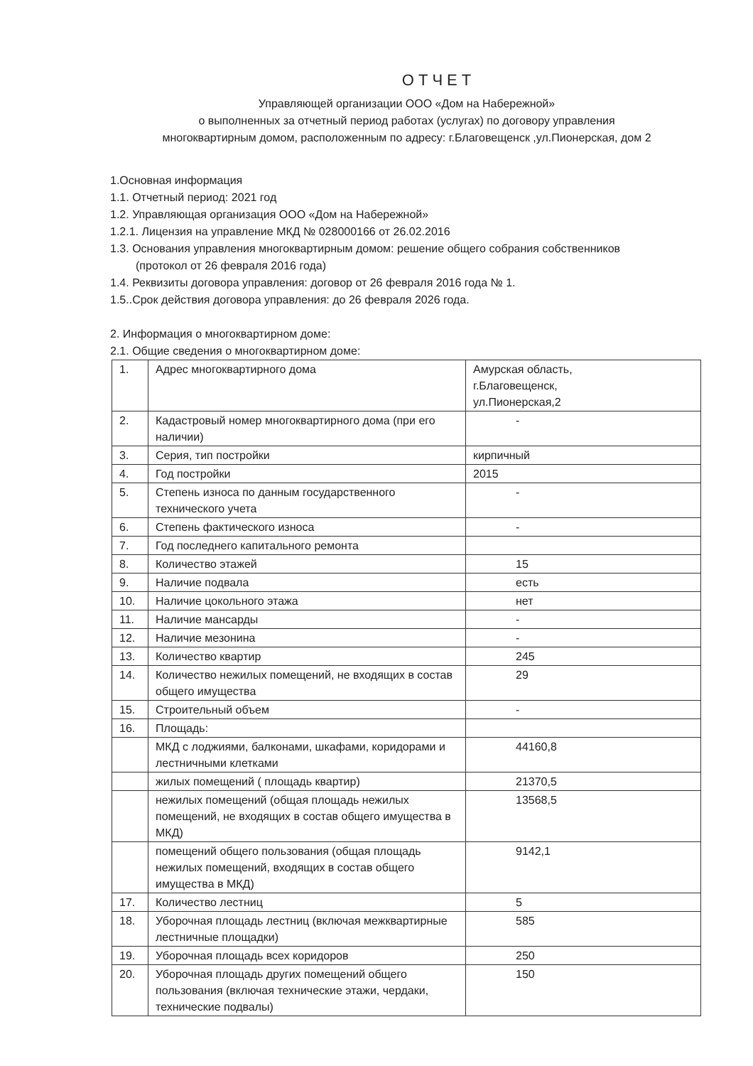ОТЧЕТ
Управляющей организации ООО «Дом на Набережной»
о выполненных за отчетный период работах (услугах) по договору управления
многоквартирным домом, расположенным по адресу: г.Благовещенск ,ул.Пионерская, дом 2
1.Основная информация
1.1. Отчетный период: 2021 год
1.2. Управляющая организация ООО «Дом на Набережной»
1.2.1. Лицензия на управление МКД № 028000166 от 26.02.2016
1.3. Основания управления многоквартирным домом: решение общего собрания собственников
(протокол от 26 февраля 2016 года)
1.4. Реквизиты договора управления: договор от 26 февраля 2016 года № 1.
1.5..Срок действия договора управления: до 26 февраля 2026 года.
2. Информация о многоквартирном доме:
2.1. Общие сведения о многоквартирном доме:
| 1. | Адрес многоквартирного дома | Амурская область, г.Благовещенск, ул.Пионерская,2 |
| 2. | Кадастровый номер многоквартирного дома (при его наличии) | - |
| 3. | Серия, тип постройки | кирпичный |
| 4. | Год постройки | 2015 |
| 5. | Степень износа по данным государственного технического учета | - |
| 6. | Степень фактического износа | - |
| 7. | Год последнего капитального ремонта | |
| 8. | Количество этажей | 15 |
| 9. | Наличие подвала | есть |
| 10. | Наличие цокольного этажа | нет |
| 11. | Наличие мансарды | - |
| 12. | Наличие мезонина | - |
| 13. | Количество квартир | 245 |
| 14. | Количество нежилых помещений, не входящих в состав общего имущества | 29 |
| 15. | Строительный объем | - |
| 16. | Площадь: | |
| | МКД с лоджиями, балконами, шкафами, коридорами и лестничными клетками | 44160,8 |
| | жилых помещений ( площадь квартир) | 21370,5 |
| | нежилых помещений (общая площадь нежилых помещений, не входящих в состав общего имущества в МКД) | 13568,5 |
| | помещений общего пользования (общая площадь нежилых помещений, входящих в состав общего имущества в МКД) | 9142,1 |
| 17. | Количество лестниц | 5 |
| 18. | Уборочная площадь лестниц (включая межквартирные лестничные площадки) | 585 |
| 19. | Уборочная площадь всех коридоров | 250 |
| 20. | Уборочная площадь других помещений общего пользования (включая технические этажи, чердаки, технические подвалы) | 150 |